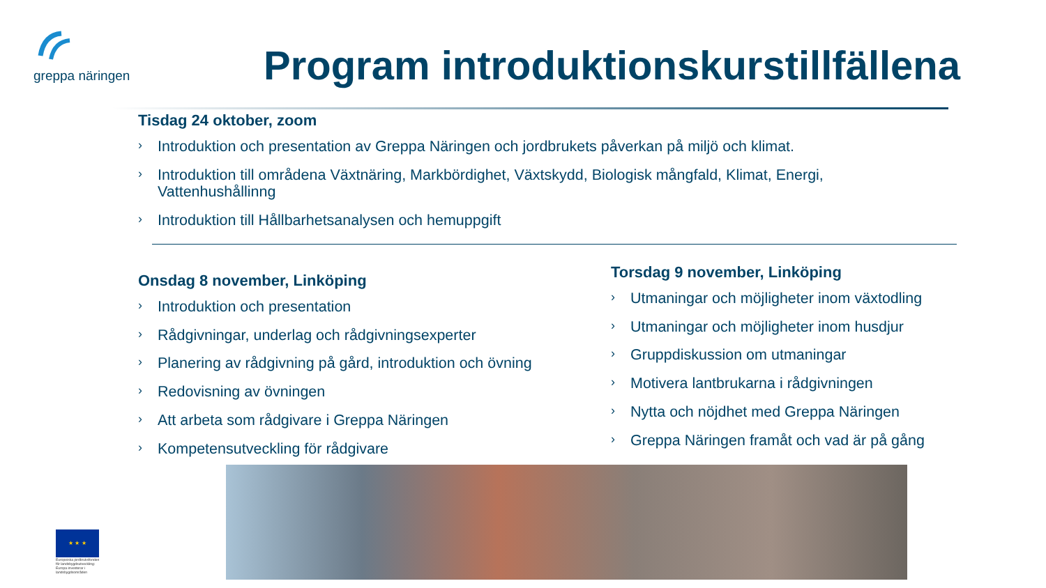greppa näringen
Program introduktionskurstillfällena
Tisdag 24 oktober, zoom
› Introduktion och presentation av Greppa Näringen och jordbrukets påverkan på miljö och klimat.
› Introduktion till områdena Växtnäring, Markbördighet, Växtskydd, Biologisk mångfald, Klimat, Energi, Vattenhushållinng
› Introduktion till Hållbarhetsanalysen och hemuppgift
Onsdag 8 november, Linköping
› Introduktion och presentation
› Rådgivningar, underlag och rådgivningsexperter
› Planering av rådgivning på gård, introduktion och övning
› Redovisning av övningen
› Att arbeta som rådgivare i Greppa Näringen
› Kompetensutveckling för rådgivare
Torsdag 9 november, Linköping
› Utmaningar och möjligheter inom växtodling
› Utmaningar och möjligheter inom husdjur
› Gruppdiskussion om utmaningar
› Motivera lantbrukarna i rådgivningen
› Nytta och nöjdhet med Greppa Näringen
› Greppa Näringen framåt och vad är på gång
★ ★ ★
Europeiska jordbruksfonden för landsbygdsutveckling: Europa investerar i landsbygdsområden